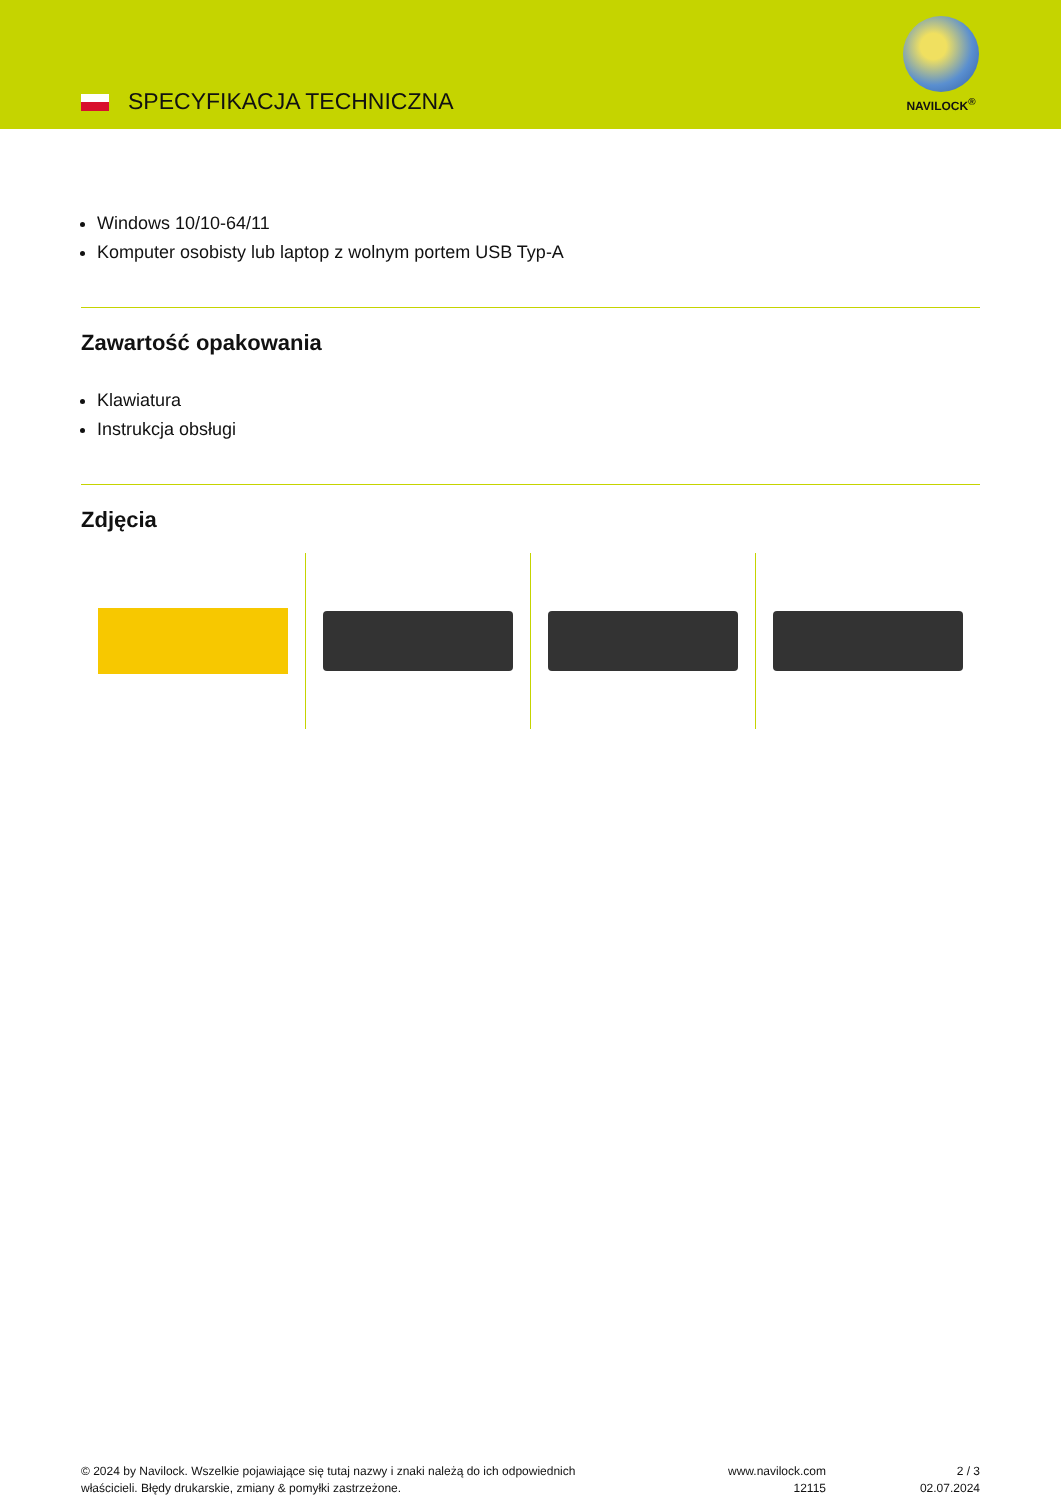SPECYFIKACJA TECHNICZNA
NAVILOCK<sup>®</sup>
Windows 10/10-64/11
Komputer osobisty lub laptop z wolnym portem USB Typ-A
Zawartość opakowania
Klawiatura
Instrukcja obsługi
Zdjęcia
© 2024 by Navilock. Wszelkie pojawiające się tutaj nazwy i znaki należą do ich odpowiednich
właścicieli. Błędy drukarskie, zmiany & pomyłki zastrzeżone.
www.navilock.com
12115
2 / 3
02.07.2024